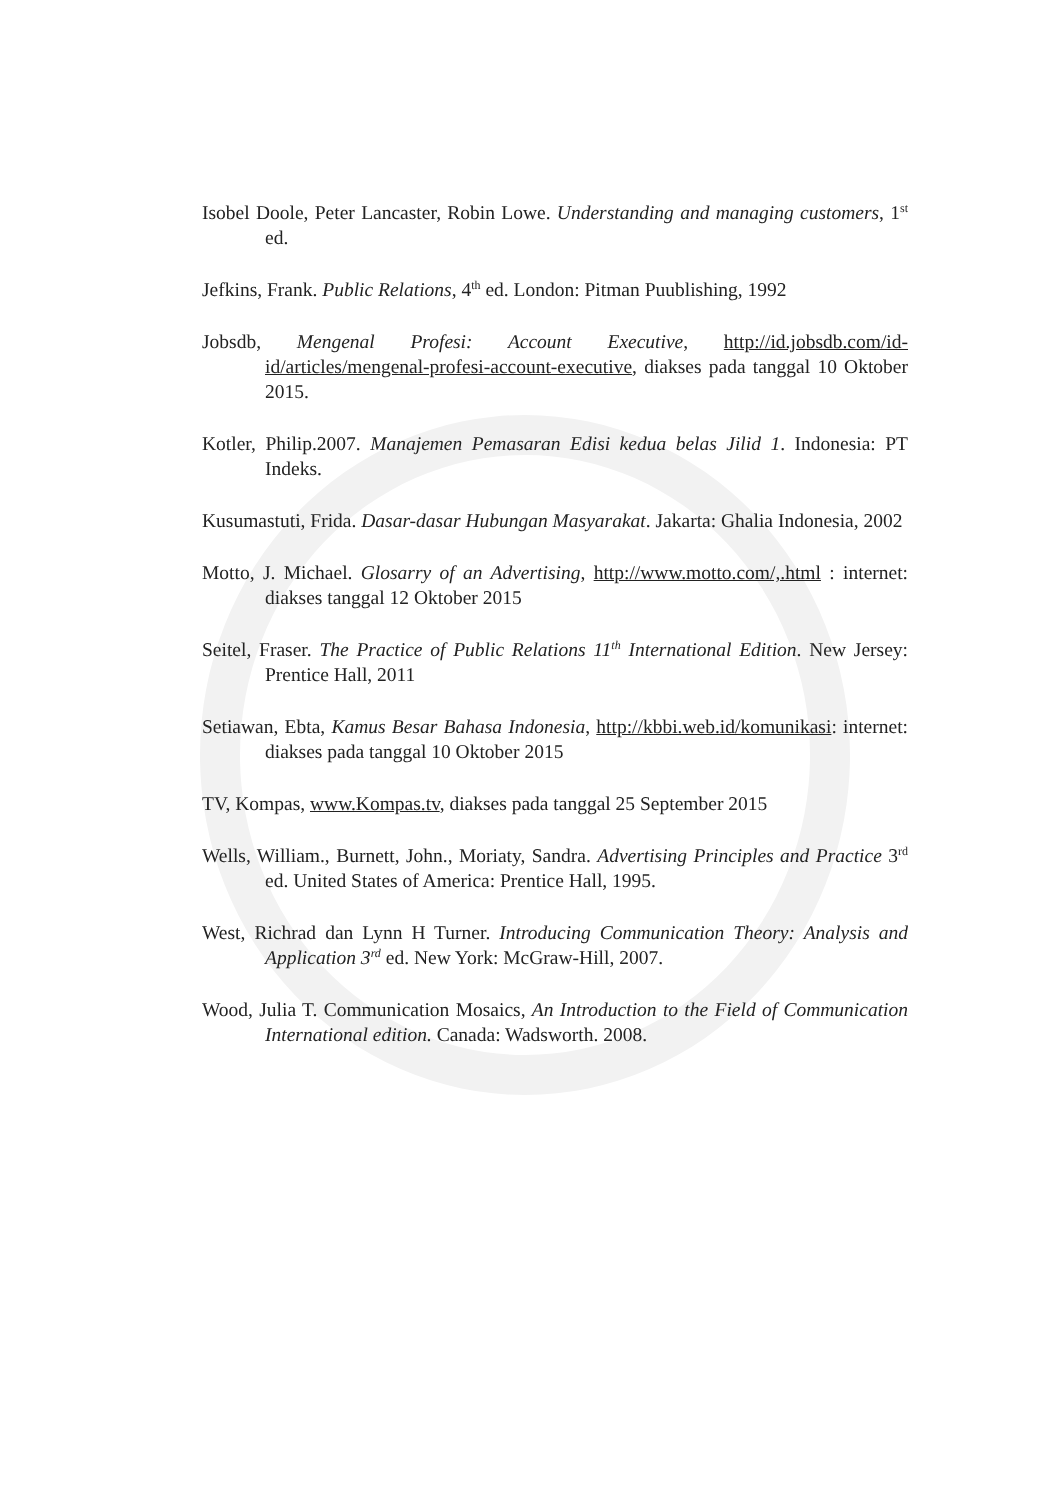Isobel Doole, Peter Lancaster, Robin Lowe. Understanding and managing customers, 1<sup>st</sup> ed.
Jefkins, Frank. Public Relations, 4<sup>th</sup> ed. London: Pitman Puublishing, 1992
Jobsdb, Mengenal Profesi: Account Executive, http://id.jobsdb.com/id-id/articles/mengenal-profesi-account-executive, diakses pada tanggal 10 Oktober 2015.
Kotler, Philip.2007. Manajemen Pemasaran Edisi kedua belas Jilid 1. Indonesia: PT Indeks.
Kusumastuti, Frida. Dasar-dasar Hubungan Masyarakat. Jakarta: Ghalia Indonesia, 2002
Motto, J. Michael. Glosarry of an Advertising, http://www.motto.com/,.html : internet: diakses tanggal 12 Oktober 2015
Seitel, Fraser. The Practice of Public Relations 11<sup>th</sup> International Edition. New Jersey: Prentice Hall, 2011
Setiawan, Ebta, Kamus Besar Bahasa Indonesia, http://kbbi.web.id/komunikasi: internet: diakses pada tanggal 10 Oktober 2015
TV, Kompas, www.Kompas.tv, diakses pada tanggal 25 September 2015
Wells, William., Burnett, John., Moriaty, Sandra. Advertising Principles and Practice 3<sup>rd</sup> ed. United States of America: Prentice Hall, 1995.
West, Richrad dan Lynn H Turner. Introducing Communication Theory: Analysis and Application 3<sup>rd</sup> ed. New York: McGraw-Hill, 2007.
Wood, Julia T. Communication Mosaics, An Introduction to the Field of Communication International edition. Canada: Wadsworth. 2008.